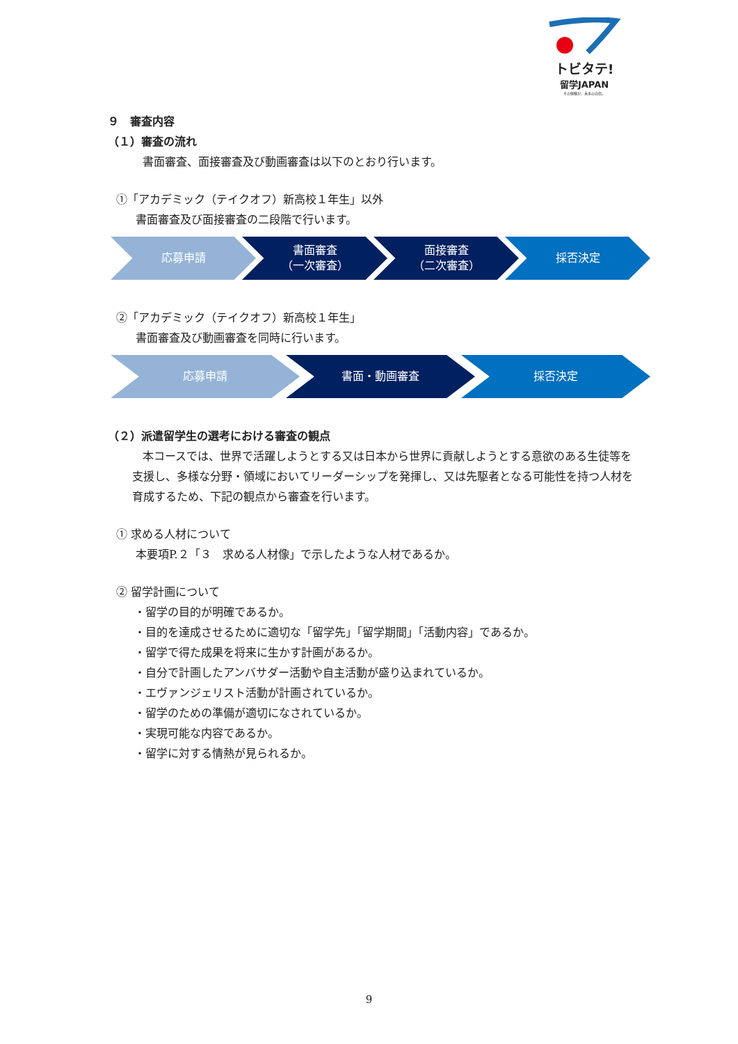トビタテ!
留学JAPAN
その経験が、未来の自信。
９　審査内容
（１）審査の流れ
書面審査、面接審査及び動画審査は以下のとおり行います。
①「アカデミック（テイクオフ）新高校１年生」以外
書面審査及び面接審査の二段階で行います。
応募申請 書面審査
（一次審査）
面接審査
（二次審査）
採否決定
②「アカデミック（テイクオフ）新高校１年生」
書面審査及び動画審査を同時に行います。
応募申請 書面・動画審査 採否決定
（２）派遣留学生の選考における審査の観点
本コースでは、世界で活躍しようとする又は日本から世界に貢献しようとする意欲のある生徒等を支援し、多様な分野・領域においてリーダーシップを発揮し、又は先駆者となる可能性を持つ人材を育成するため、下記の観点から審査を行います。
① 求める人材について
本要項P.２「３　求める人材像」で示したような人材であるか。
② 留学計画について
・留学の目的が明確であるか。
・目的を達成させるために適切な「留学先」「留学期間」「活動内容」であるか。
・留学で得た成果を将来に生かす計画があるか。
・自分で計画したアンバサダー活動や自主活動が盛り込まれているか。
・エヴァンジェリスト活動が計画されているか。
・留学のための準備が適切になされているか。
・実現可能な内容であるか。
・留学に対する情熱が見られるか。
9